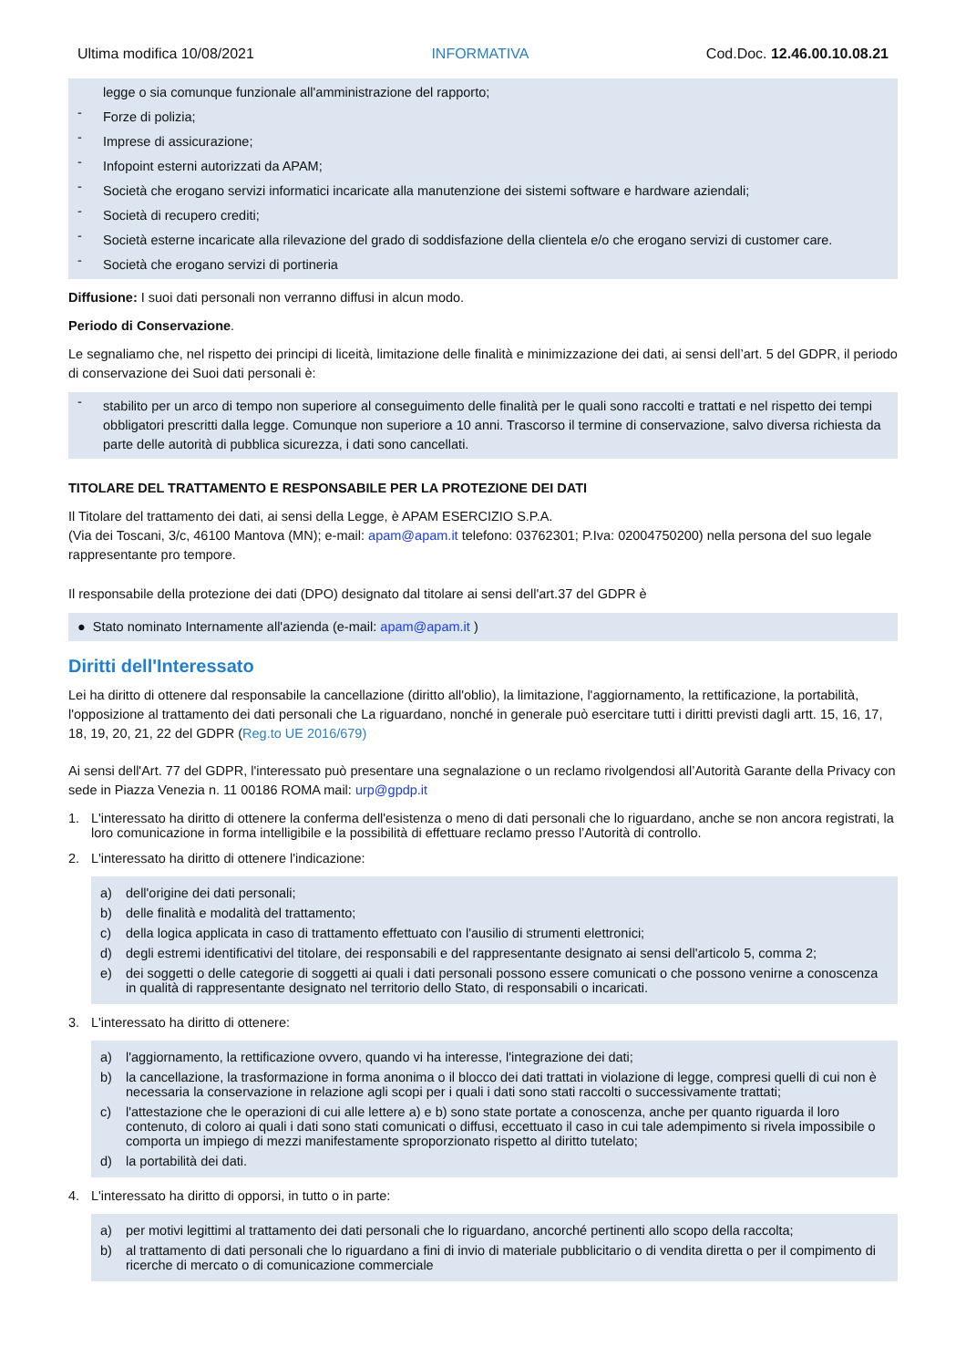Ultima modifica 10/08/2021 INFORMATIVA Cod.Doc. 12.46.00.10.08.21
legge o sia comunque funzionale all'amministrazione del rapporto;
-
Forze di polizia;
-
Imprese di assicurazione;
-
Infopoint esterni autorizzati da APAM;
-
Società che erogano servizi informatici incaricate alla manutenzione dei sistemi software e hardware aziendali;
-
Società di recupero crediti;
-
Società esterne incaricate alla rilevazione del grado di soddisfazione della clientela e/o che erogano servizi di customer care.
-
Società che erogano servizi di portineria
Diffusione: I suoi dati personali non verranno diffusi in alcun modo.
Periodo di Conservazione.
Le segnaliamo che, nel rispetto dei principi di liceità, limitazione delle finalità e minimizzazione dei dati, ai sensi dell’art. 5 del GDPR, il periodo di conservazione dei Suoi dati personali è:
-
stabilito per un arco di tempo non superiore al conseguimento delle finalità per le quali sono raccolti e trattati e nel rispetto dei tempi obbligatori prescritti dalla legge. Comunque non superiore a 10 anni. Trascorso il termine di conservazione, salvo diversa richiesta da parte delle autorità di pubblica sicurezza, i dati sono cancellati.
TITOLARE DEL TRATTAMENTO E RESPONSABILE PER LA PROTEZIONE DEI DATI
Il Titolare del trattamento dei dati, ai sensi della Legge, è APAM ESERCIZIO S.P.A.
(Via dei Toscani, 3/c, 46100 Mantova (MN); e-mail: apam@apam.it telefono: 03762301; P.Iva: 02004750200) nella persona del suo legale rappresentante pro tempore.
Il responsabile della protezione dei dati (DPO) designato dal titolare ai sensi dell'art.37 del GDPR è
● Stato nominato Internamente all'azienda (e-mail: apam@apam.it )
Diritti dell'Interessato
Lei ha diritto di ottenere dal responsabile la cancellazione (diritto all'oblio), la limitazione, l'aggiornamento, la rettificazione, la portabilità, l'opposizione al trattamento dei dati personali che La riguardano, nonché in generale può esercitare tutti i diritti previsti dagli artt. 15, 16, 17, 18, 19, 20, 21, 22 del GDPR (Reg.to UE 2016/679)
Ai sensi dell'Art. 77 del GDPR, l'interessato può presentare una segnalazione o un reclamo rivolgendosi all’Autorità Garante della Privacy con sede in Piazza Venezia n. 11 00186 ROMA mail: urp@gpdp.it
1. L'interessato ha diritto di ottenere la conferma dell'esistenza o meno di dati personali che lo riguardano, anche se non ancora registrati, la loro comunicazione in forma intelligibile e la possibilità di effettuare reclamo presso l’Autorità di controllo.
2. L'interessato ha diritto di ottenere l'indicazione:
a) dell'origine dei dati personali;
b) delle finalità e modalità del trattamento;
c) della logica applicata in caso di trattamento effettuato con l'ausilio di strumenti elettronici;
d) degli estremi identificativi del titolare, dei responsabili e del rappresentante designato ai sensi dell'articolo 5, comma 2;
e) dei soggetti o delle categorie di soggetti ai quali i dati personali possono essere comunicati o che possono venirne a conoscenza in qualità di rappresentante designato nel territorio dello Stato, di responsabili o incaricati.
3. L'interessato ha diritto di ottenere:
a) l'aggiornamento, la rettificazione ovvero, quando vi ha interesse, l'integrazione dei dati;
b) la cancellazione, la trasformazione in forma anonima o il blocco dei dati trattati in violazione di legge, compresi quelli di cui non è necessaria la conservazione in relazione agli scopi per i quali i dati sono stati raccolti o successivamente trattati;
c) l'attestazione che le operazioni di cui alle lettere a) e b) sono state portate a conoscenza, anche per quanto riguarda il loro contenuto, di coloro ai quali i dati sono stati comunicati o diffusi, eccettuato il caso in cui tale adempimento si rivela impossibile o comporta un impiego di mezzi manifestamente sproporzionato rispetto al diritto tutelato;
d) la portabilità dei dati.
4. L'interessato ha diritto di opporsi, in tutto o in parte:
a) per motivi legittimi al trattamento dei dati personali che lo riguardano, ancorché pertinenti allo scopo della raccolta;
b) al trattamento di dati personali che lo riguardano a fini di invio di materiale pubblicitario o di vendita diretta o per il compimento di ricerche di mercato o di comunicazione commerciale